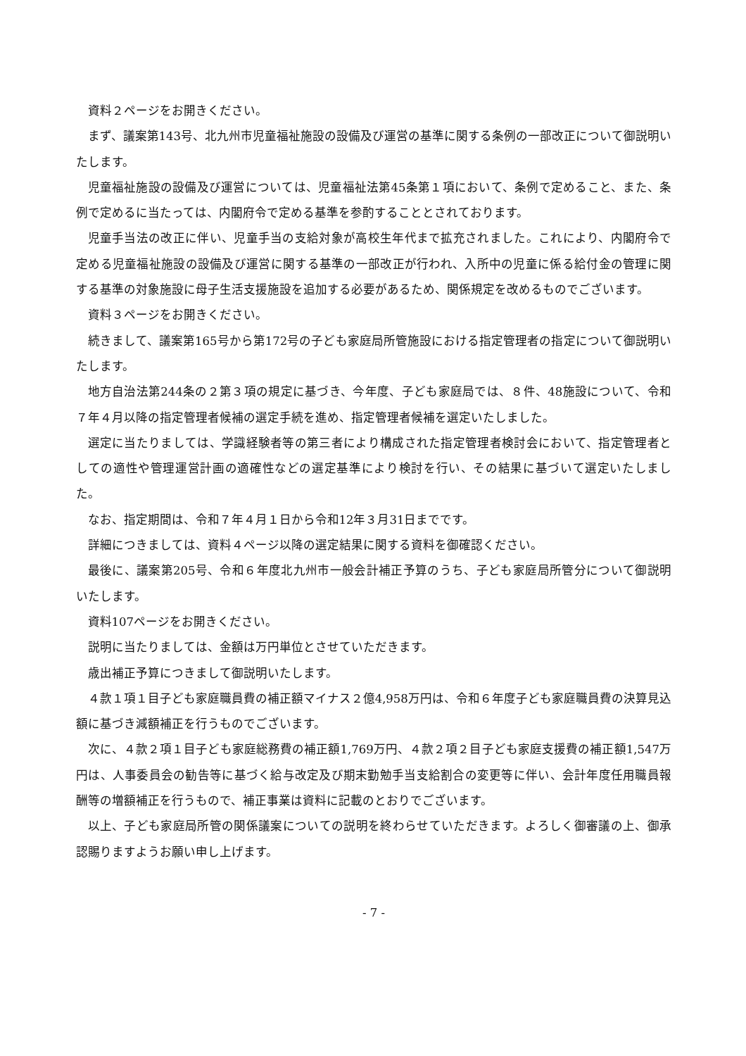資料２ページをお開きください。
まず、議案第143号、北九州市児童福祉施設の設備及び運営の基準に関する条例の一部改正について御説明いたします。
児童福祉施設の設備及び運営については、児童福祉法第45条第１項において、条例で定めること、また、条例で定めるに当たっては、内閣府令で定める基準を参酌することとされております。
児童手当法の改正に伴い、児童手当の支給対象が高校生年代まで拡充されました。これにより、内閣府令で定める児童福祉施設の設備及び運営に関する基準の一部改正が行われ、入所中の児童に係る給付金の管理に関する基準の対象施設に母子生活支援施設を追加する必要があるため、関係規定を改めるものでございます。
資料３ページをお開きください。
続きまして、議案第165号から第172号の子ども家庭局所管施設における指定管理者の指定について御説明いたします。
地方自治法第244条の２第３項の規定に基づき、今年度、子ども家庭局では、８件、48施設について、令和７年４月以降の指定管理者候補の選定手続を進め、指定管理者候補を選定いたしました。
選定に当たりましては、学識経験者等の第三者により構成された指定管理者検討会において、指定管理者としての適性や管理運営計画の適確性などの選定基準により検討を行い、その結果に基づいて選定いたしました。
なお、指定期間は、令和７年４月１日から令和12年３月31日までです。
詳細につきましては、資料４ページ以降の選定結果に関する資料を御確認ください。
最後に、議案第205号、令和６年度北九州市一般会計補正予算のうち、子ども家庭局所管分について御説明いたします。
資料107ページをお開きください。
説明に当たりましては、金額は万円単位とさせていただきます。
歳出補正予算につきまして御説明いたします。
４款１項１目子ども家庭職員費の補正額マイナス２億4,958万円は、令和６年度子ども家庭職員費の決算見込額に基づき減額補正を行うものでございます。
次に、４款２項１目子ども家庭総務費の補正額1,769万円、４款２項２目子ども家庭支援費の補正額1,547万円は、人事委員会の勧告等に基づく給与改定及び期末勤勉手当支給割合の変更等に伴い、会計年度任用職員報酬等の増額補正を行うもので、補正事業は資料に記載のとおりでございます。
以上、子ども家庭局所管の関係議案についての説明を終わらせていただきます。よろしく御審議の上、御承認賜りますようお願い申し上げます。
- 7 -